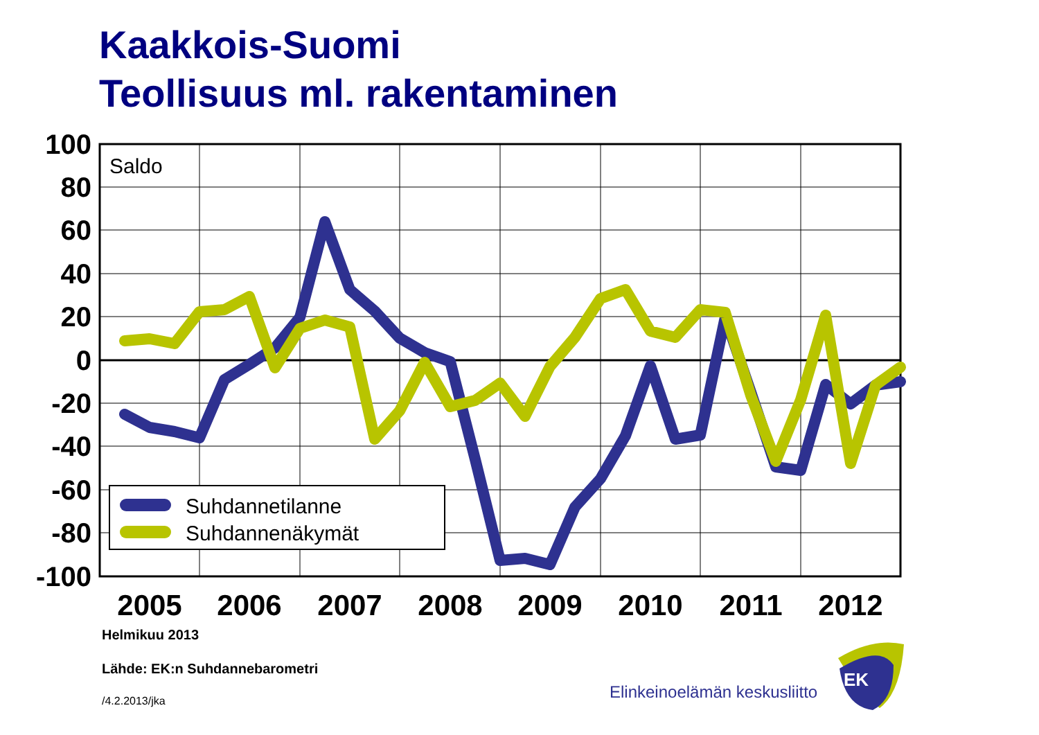Kaakkois-Suomi
Teollisuus ml. rakentaminen
100
80
60
40
20
0
-20
-40
-60
-80
-100
2005
2006
2007
2008
2009
2010
2011
2012
Saldo
Suhdannetilanne
Suhdannenäkymät
EK
Helmikuu 2013
Lähde: EK:n Suhdannebarometri
/4.2.2013/jka
Elinkeinoelämän keskusliitto